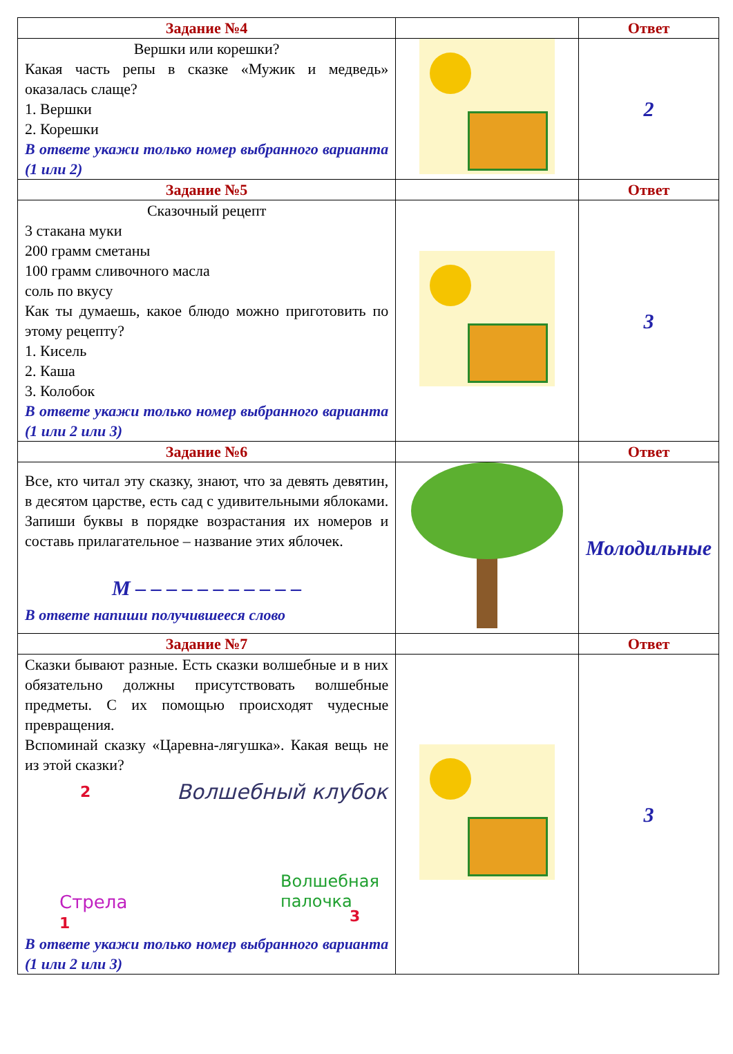| Задание №4 | | Ответ |
| --- | --- | --- |
| Вершки или корешки? Какая часть репы в сказке «Мужик и медведь» оказалась слаще? 1. Вершки 2. Корешки В ответе укажи только номер выбранного варианта (1 или 2) | | 2 |
| Задание №5 | | Ответ |
| Сказочный рецепт 3 стакана муки 200 грамм сметаны 100 грамм сливочного масла соль по вкусу Как ты думаешь, какое блюдо можно приготовить по этому рецепту? 1. Кисель 2. Каша 3. Колобок В ответе укажи только номер выбранного варианта (1 или 2 или 3) | | 3 |
| Задание №6 | | Ответ |
| Все, кто читал эту сказку, знают, что за девять девятин, в десятом царстве, есть сад с удивительными яблоками. Запиши буквы в порядке возрастания их номеров и составь прилагательное – название этих яблочек. М – – – – – – – – – – – В ответе напиши получившееся слово | | Молодильные |
| Задание №7 | | Ответ |
| Сказки бывают разные. Есть сказки волшебные и в них обязательно должны присутствовать волшебные предметы. С их помощью происходят чудесные превращения. Вспоминай сказку «Царевна-лягушка». Какая вещь не из этой сказки? 2 Волшебный клубок Стрела 1 Волшебная палочка 3 В ответе укажи только номер выбранного варианта (1 или 2 или 3) | | 3 |